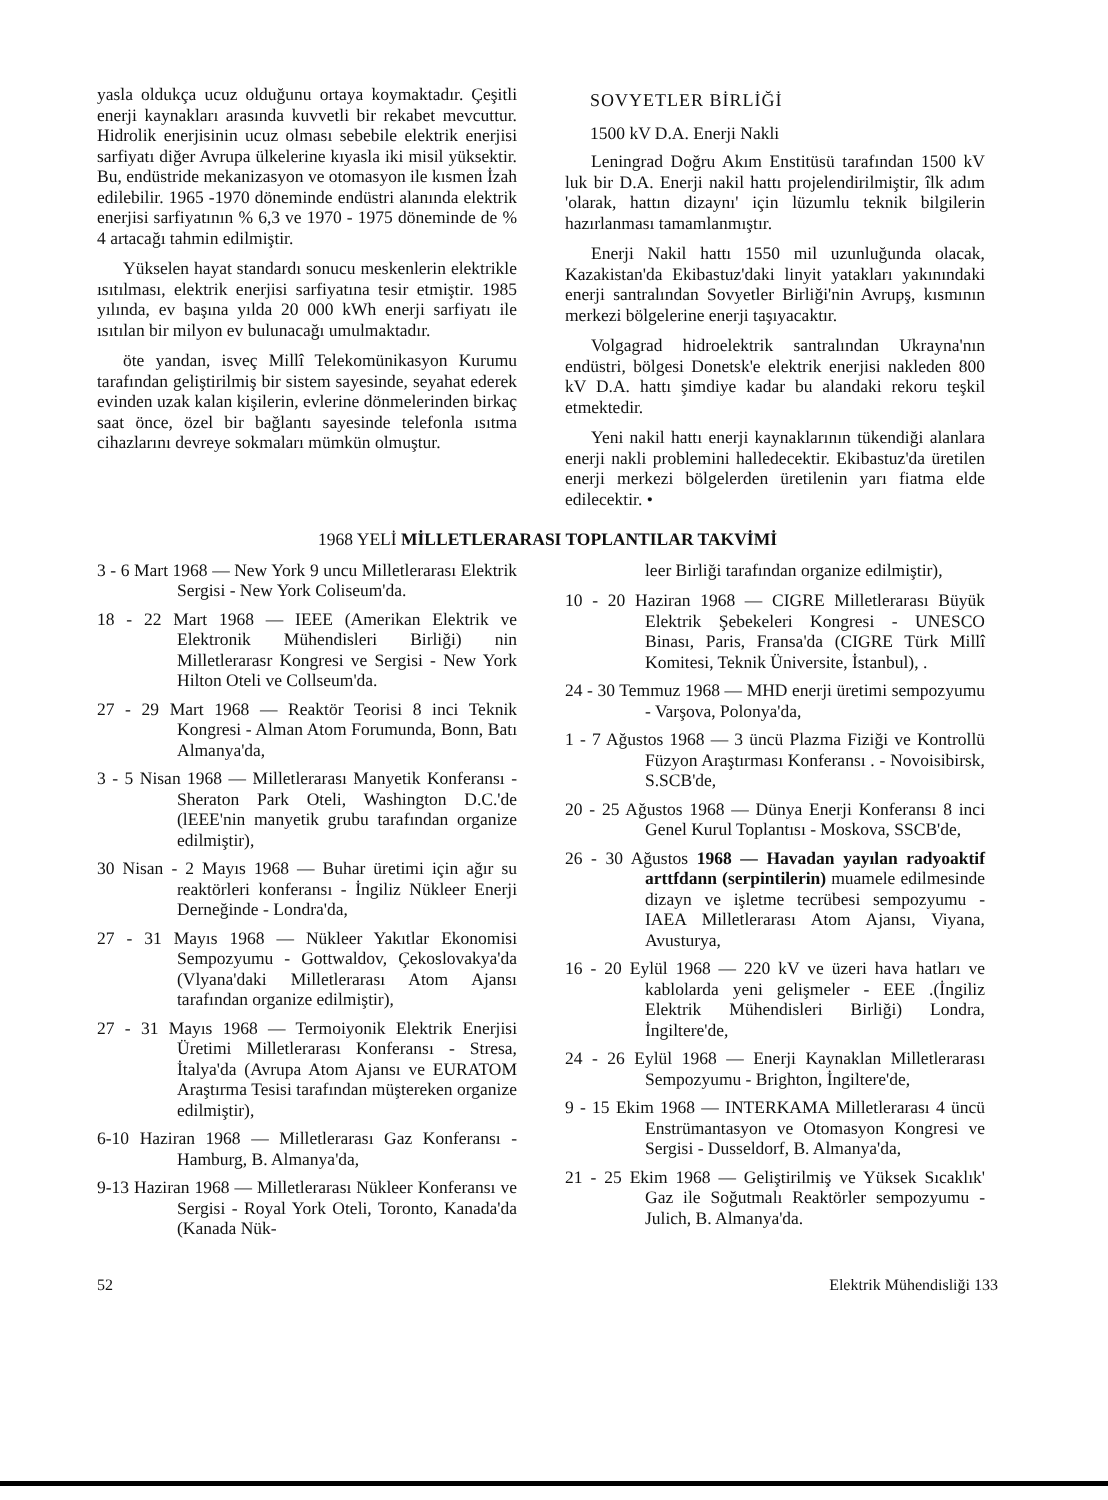yasla oldukça ucuz olduğunu ortaya koymaktadır. Çeşitli enerji kaynakları arasında kuvvetli bir rekabet mevcuttur. Hidrolik enerjisinin ucuz olması sebebile elektrik enerjisi sarfiyatı diğer Avrupa ülkelerine kıyasla iki misil yüksektir. Bu, endüstride mekanizasyon ve otomasyon ile kısmen İzah edilebilir. 1965 -1970 döneminde endüstri alanında elektrik enerjisi sarfiyatının % 6,3 ve 1970 - 1975 döneminde de % 4 artacağı tahmin edilmiştir.
Yükselen hayat standardı sonucu meskenlerin elektrikle ısıtılması, elektrik enerjisi sarfiyatına tesir etmiştir. 1985 yılında, ev başına yılda 20 000 kWh enerji sarfiyatı ile ısıtılan bir milyon ev bulunacağı umulmaktadır.
öte yandan, isveç Millî Telekomünikasyon Kurumu tarafından geliştirilmiş bir sistem sayesinde, seyahat ederek evinden uzak kalan kişilerin, evlerine dönmelerinden birkaç saat önce, özel bir bağlantı sayesinde telefonla ısıtma cihazlarını devreye sokmaları mümkün olmuştur.
SOVYETLER BİRLİĞİ
1500 kV D.A. Enerji Nakli
Leningrad Doğru Akım Enstitüsü tarafından 1500 kV luk bir D.A. Enerji nakil hattı projelendirilmiştir, îlk adım 'olarak, hattın dizaynı' için lüzumlu teknik bilgilerin hazırlanması tamamlanmıştır.
Enerji Nakil hattı 1550 mil uzunluğunda olacak, Kazakistan'da Ekibastuz'daki linyit yatakları yakınındaki enerji santralından Sovyetler Birliği'nin Avrupş, kısmının merkezi bölgelerine enerji taşıyacaktır.
Volgagrad hidroelektrik santralından Ukrayna'nın endüstri, bölgesi Donetsk'e elektrik enerjisi nakleden 800 kV D.A. hattı şimdiye kadar bu alandaki rekoru teşkil etmektedir.
Yeni nakil hattı enerji kaynaklarının tükendiği alanlara enerji nakli problemini halledecektir. Ekibastuz'da üretilen enerji merkezi bölgelerden üretilenin yarı fiatma elde edilecektir. •
1968 YELİ MİLLETLERARASI TOPLANTILAR TAKVİMİ
3 - 6 Mart 1968 — New York 9 uncu Milletlerarası Elektrik Sergisi - New York Coliseum'da.
18 - 22 Mart 1968 — IEEE (Amerikan Elektrik ve Elektronik Mühendisleri Birliği) nin Milletlerarasr Kongresi ve Sergisi - New York Hilton Oteli ve Collseum'da.
27 - 29 Mart 1968 — Reaktör Teorisi 8 inci Teknik Kongresi - Alman Atom Forumunda, Bonn, Batı Almanya'da,
3 - 5 Nisan 1968 — Milletlerarası Manyetik Konferansı - Sheraton Park Oteli, Washington D.C.'de (lEEE'nin manyetik grubu tarafından organize edilmiştir),
30 Nisan - 2 Mayıs 1968 — Buhar üretimi için ağır su reaktörleri konferansı - İngiliz Nükleer Enerji Derneğinde - Londra'da,
27 - 31 Mayıs 1968 — Nükleer Yakıtlar Ekonomisi Sempozyumu - Gottwaldov, Çekoslovakya'da (Vlyana'daki Milletlerarası Atom Ajansı tarafından organize edilmiştir),
27 - 31 Mayıs 1968 — Termoiyonik Elektrik Enerjisi Üretimi Milletlerarası Konferansı - Stresa, İtalya'da (Avrupa Atom Ajansı ve EURATOM Araştırma Tesisi tarafından müştereken organize edilmiştir),
6-10 Haziran 1968 — Milletlerarası Gaz Konferansı - Hamburg, B. Almanya'da,
9-13 Haziran 1968 — Milletlerarası Nükleer Konferansı ve Sergisi - Royal York Oteli, Toronto, Kanada'da (Kanada Nük-
leer Birliği tarafından organize edilmiştir),
10 - 20 Haziran 1968 — CIGRE Milletlerarası Büyük Elektrik Şebekeleri Kongresi - UNESCO Binası, Paris, Fransa'da (CIGRE Türk Millî Komitesi, Teknik Üniversite, İstanbul), .
24 - 30 Temmuz 1968 — MHD enerji üretimi sempozyumu - Varşova, Polonya'da,
1 - 7 Ağustos 1968 — 3 üncü Plazma Fiziği ve Kontrollü Füzyon Araştırması Konferansı . - Novoisibirsk, S.SCB'de,
20 - 25 Ağustos 1968 — Dünya Enerji Konferansı 8 inci Genel Kurul Toplantısı - Moskova, SSCB'de,
26 - 30 Ağustos 1968 — Havadan yayılan radyoaktif arttfdann (serpintilerin) muamele edilmesinde dizayn ve işletme tecrübesi sempozyumu - IAEA Milletlerarası Atom Ajansı, Viyana, Avusturya,
16 - 20 Eylül 1968 — 220 kV ve üzeri hava hatları ve kablolarda yeni gelişmeler - EEE .(İngiliz Elektrik Mühendisleri Birliği) Londra, İngiltere'de,
24 - 26 Eylül 1968 — Enerji Kaynaklan Milletlerarası Sempozyumu - Brighton, İngiltere'de,
9 - 15 Ekim 1968 — INTERKAMA Milletlerarası 4 üncü Enstrümantasyon ve Otomasyon Kongresi ve Sergisi - Dusseldorf, B. Almanya'da,
21 - 25 Ekim 1968 — Geliştirilmiş ve Yüksek Sıcaklık' Gaz ile Soğutmalı Reaktörler sempozyumu - Julich, B. Almanya'da.
52 Elektrik Mühendisliği 133